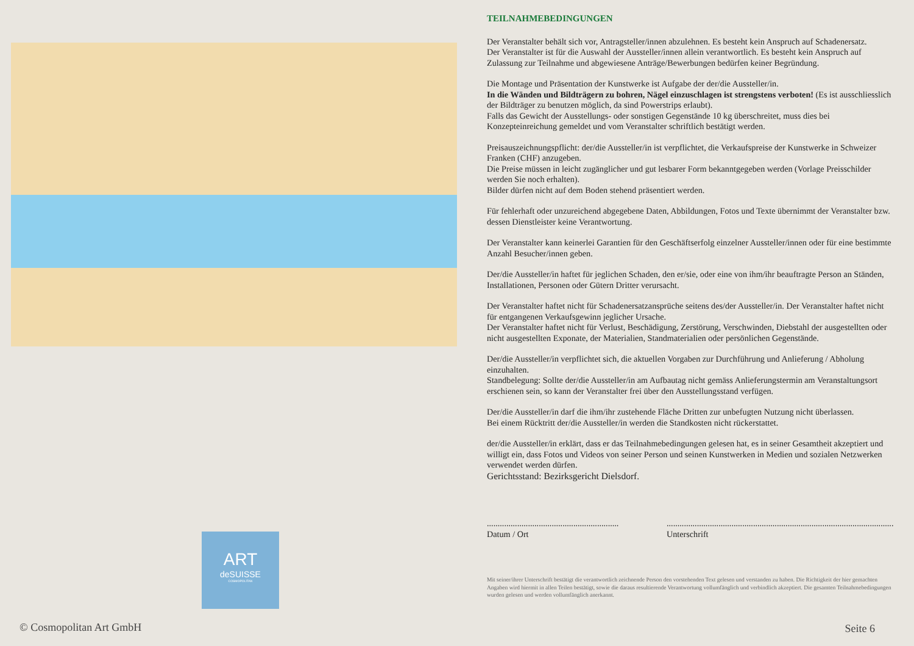ART
deSUISSE
COSMOPOLITAN
© Cosmopolitan Art GmbH
TEILNAHMEBEDINGUNGEN
Der Veranstalter behält sich vor, Antragsteller/innen abzulehnen. Es besteht kein Anspruch auf Schadenersatz.
Der Veranstalter ist für die Auswahl der Aussteller/innen allein verantwortlich. Es besteht kein Anspruch auf Zulassung zur Teilnahme und abgewiesene Anträge/Bewerbungen bedürfen keiner Begründung.
Die Montage und Präsentation der Kunstwerke ist Aufgabe der der/die Aussteller/in.
In die Wänden und Bildträgern zu bohren, Nägel einzuschlagen ist strengstens verboten! (Es ist ausschliesslich der Bildträger zu benutzen möglich, da sind Powerstrips erlaubt).
Falls das Gewicht der Ausstellungs- oder sonstigen Gegenstände 10 kg überschreitet, muss dies bei Konzepteinreichung gemeldet und vom Veranstalter schriftlich bestätigt werden.
Preisauszeichnungspflicht: der/die Aussteller/in ist verpflichtet, die Verkaufspreise der Kunstwerke in Schweizer Franken (CHF) anzugeben.
Die Preise müssen in leicht zugänglicher und gut lesbarer Form bekanntgegeben werden (Vorlage Preisschilder werden Sie noch erhalten).
Bilder dürfen nicht auf dem Boden stehend präsentiert werden.
Für fehlerhaft oder unzureichend abgegebene Daten, Abbildungen, Fotos und Texte übernimmt der Veranstalter bzw. dessen Dienstleister keine Verantwortung.
Der Veranstalter kann keinerlei Garantien für den Geschäftserfolg einzelner Aussteller/innen oder für eine bestimmte Anzahl Besucher/innen geben.
Der/die Aussteller/in haftet für jeglichen Schaden, den er/sie, oder eine von ihm/ihr beauftragte Person an Ständen, Installationen, Personen oder Gütern Dritter verursacht.
Der Veranstalter haftet nicht für Schadenersatzansprüche seitens des/der Aussteller/in. Der Veranstalter haftet nicht für entgangenen Verkaufsgewinn jeglicher Ursache.
Der Veranstalter haftet nicht für Verlust, Beschädigung, Zerstörung, Verschwinden, Diebstahl der ausgestellten oder nicht ausgestellten Exponate, der Materialien, Standmaterialien oder persönlichen Gegenstände.
Der/die Aussteller/in verpflichtet sich, die aktuellen Vorgaben zur Durchführung und Anlieferung / Abholung einzuhalten.
Standbelegung: Sollte der/die Aussteller/in am Aufbautag nicht gemäss Anlieferungstermin am Veranstaltungsort erschienen sein, so kann der Veranstalter frei über den Ausstellungsstand verfügen.
Der/die Aussteller/in darf die ihm/ihr zustehende Fläche Dritten zur unbefugten Nutzung nicht überlassen.
Bei einem Rücktritt der/die Aussteller/in werden die Standkosten nicht rückerstattet.
der/die Aussteller/in erklärt, dass er das Teilnahmebedingungen gelesen hat, es in seiner Gesamtheit akzeptiert und willigt ein, dass Fotos und Videos von seiner Person und seinen Kunstwerken in Medien und sozialen Netzwerken verwendet werden dürfen.
Gerichtsstand: Bezirksgericht Dielsdorf.
.............................................................
Datum / Ort
.........................................................................................................
Unterschrift
Mit seiner/ihrer Unterschrift bestätigt die verantwortlich zeichnende Person den vorstehenden Text gelesen und verstanden zu haben. Die Richtigkeit der hier gemachten Angaben wird hiermit in allen Teilen bestätigt, sowie die daraus resultierende Verantwortung vollumfänglich und verbindlich akzeptiert. Die gesamten Teilnahmebedingungen wurden gelesen und werden vollumfänglich anerkannt.
Seite 6